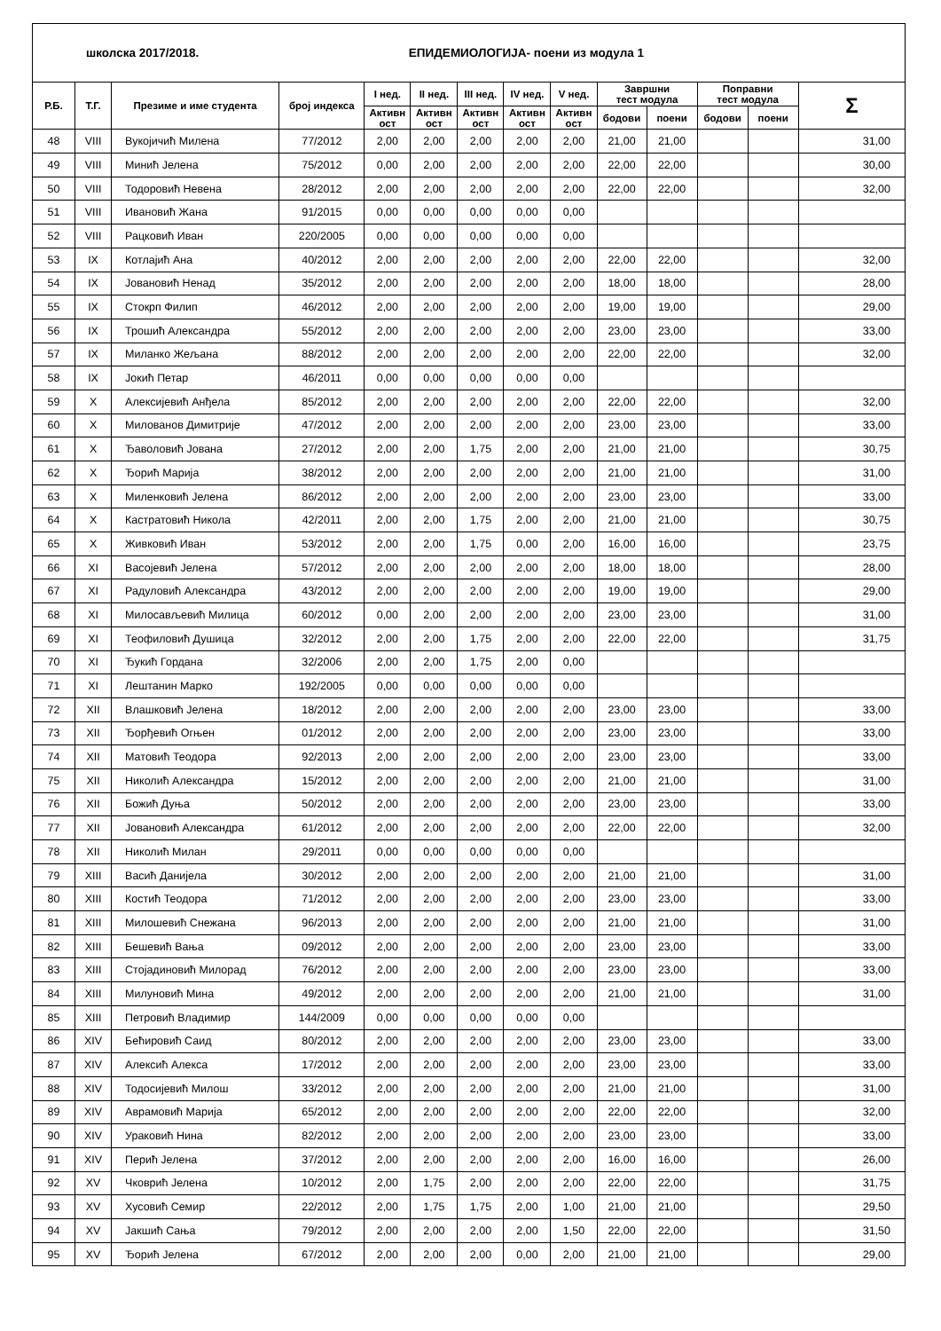| школска 2017/2018. | | | | ЕПИДЕМИОЛОГИЈА- поени из модула 1 | | | | | | | | | |
| Р.Б. | Т.Г. | Презиме и име студента | број индекса | I нед. | II нед. | III нед. | IV нед. | V нед. | Завршни тест модула | | Поправни тест модула | | Σ |
| | | | | Активн ост | Активн ост | Активн ост | Активн ост | Активн ост | | | | | |
| | | | | | | | | | бодови | поени | бодови | поени | |
| 48 | VIII | Вукојичић Милена | 77/2012 | 2,00 | 2,00 | 2,00 | 2,00 | 2,00 | 21,00 | 21,00 | | | 31,00 |
| 49 | VIII | Минић Јелена | 75/2012 | 0,00 | 2,00 | 2,00 | 2,00 | 2,00 | 22,00 | 22,00 | | | 30,00 |
| 50 | VIII | Тодоровић Невена | 28/2012 | 2,00 | 2,00 | 2,00 | 2,00 | 2,00 | 22,00 | 22,00 | | | 32,00 |
| 51 | VIII | Ивановић Жана | 91/2015 | 0,00 | 0,00 | 0,00 | 0,00 | 0,00 | | | | | |
| 52 | VIII | Рацковић Иван | 220/2005 | 0,00 | 0,00 | 0,00 | 0,00 | 0,00 | | | | | |
| 53 | IX | Котлајић Ана | 40/2012 | 2,00 | 2,00 | 2,00 | 2,00 | 2,00 | 22,00 | 22,00 | | | 32,00 |
| 54 | IX | Јовановић Ненад | 35/2012 | 2,00 | 2,00 | 2,00 | 2,00 | 2,00 | 18,00 | 18,00 | | | 28,00 |
| 55 | IX | Стокрп Филип | 46/2012 | 2,00 | 2,00 | 2,00 | 2,00 | 2,00 | 19,00 | 19,00 | | | 29,00 |
| 56 | IX | Трошић Александра | 55/2012 | 2,00 | 2,00 | 2,00 | 2,00 | 2,00 | 23,00 | 23,00 | | | 33,00 |
| 57 | IX | Миланко Жељана | 88/2012 | 2,00 | 2,00 | 2,00 | 2,00 | 2,00 | 22,00 | 22,00 | | | 32,00 |
| 58 | IX | Јокић Петар | 46/2011 | 0,00 | 0,00 | 0,00 | 0,00 | 0,00 | | | | | |
| 59 | X | Алексијевић Анђела | 85/2012 | 2,00 | 2,00 | 2,00 | 2,00 | 2,00 | 22,00 | 22,00 | | | 32,00 |
| 60 | X | Милованов Димитрије | 47/2012 | 2,00 | 2,00 | 2,00 | 2,00 | 2,00 | 23,00 | 23,00 | | | 33,00 |
| 61 | X | Ђаволовић Јована | 27/2012 | 2,00 | 2,00 | 1,75 | 2,00 | 2,00 | 21,00 | 21,00 | | | 30,75 |
| 62 | X | Ђорић Марија | 38/2012 | 2,00 | 2,00 | 2,00 | 2,00 | 2,00 | 21,00 | 21,00 | | | 31,00 |
| 63 | X | Миленковић Јелена | 86/2012 | 2,00 | 2,00 | 2,00 | 2,00 | 2,00 | 23,00 | 23,00 | | | 33,00 |
| 64 | X | Кастратовић Никола | 42/2011 | 2,00 | 2,00 | 1,75 | 2,00 | 2,00 | 21,00 | 21,00 | | | 30,75 |
| 65 | X | Живковић Иван | 53/2012 | 2,00 | 2,00 | 1,75 | 0,00 | 2,00 | 16,00 | 16,00 | | | 23,75 |
| 66 | XI | Васојевић Јелена | 57/2012 | 2,00 | 2,00 | 2,00 | 2,00 | 2,00 | 18,00 | 18,00 | | | 28,00 |
| 67 | XI | Радуловић Александра | 43/2012 | 2,00 | 2,00 | 2,00 | 2,00 | 2,00 | 19,00 | 19,00 | | | 29,00 |
| 68 | XI | Милосављевић Милица | 60/2012 | 0,00 | 2,00 | 2,00 | 2,00 | 2,00 | 23,00 | 23,00 | | | 31,00 |
| 69 | XI | Теофиловић Душица | 32/2012 | 2,00 | 2,00 | 1,75 | 2,00 | 2,00 | 22,00 | 22,00 | | | 31,75 |
| 70 | XI | Ђукић Гордана | 32/2006 | 2,00 | 2,00 | 1,75 | 2,00 | 0,00 | | | | | |
| 71 | XI | Лештанин Марко | 192/2005 | 0,00 | 0,00 | 0,00 | 0,00 | 0,00 | | | | | |
| 72 | XII | Влашковић Јелена | 18/2012 | 2,00 | 2,00 | 2,00 | 2,00 | 2,00 | 23,00 | 23,00 | | | 33,00 |
| 73 | XII | Ђорђевић Огњен | 01/2012 | 2,00 | 2,00 | 2,00 | 2,00 | 2,00 | 23,00 | 23,00 | | | 33,00 |
| 74 | XII | Матовић Теодора | 92/2013 | 2,00 | 2,00 | 2,00 | 2,00 | 2,00 | 23,00 | 23,00 | | | 33,00 |
| 75 | XII | Николић Александра | 15/2012 | 2,00 | 2,00 | 2,00 | 2,00 | 2,00 | 21,00 | 21,00 | | | 31,00 |
| 76 | XII | Божић Дуња | 50/2012 | 2,00 | 2,00 | 2,00 | 2,00 | 2,00 | 23,00 | 23,00 | | | 33,00 |
| 77 | XII | Јовановић Александра | 61/2012 | 2,00 | 2,00 | 2,00 | 2,00 | 2,00 | 22,00 | 22,00 | | | 32,00 |
| 78 | XII | Николић Милан | 29/2011 | 0,00 | 0,00 | 0,00 | 0,00 | 0,00 | | | | | |
| 79 | XIII | Васић Данијела | 30/2012 | 2,00 | 2,00 | 2,00 | 2,00 | 2,00 | 21,00 | 21,00 | | | 31,00 |
| 80 | XIII | Костић Теодора | 71/2012 | 2,00 | 2,00 | 2,00 | 2,00 | 2,00 | 23,00 | 23,00 | | | 33,00 |
| 81 | XIII | Милошевић Снежана | 96/2013 | 2,00 | 2,00 | 2,00 | 2,00 | 2,00 | 21,00 | 21,00 | | | 31,00 |
| 82 | XIII | Бешевић Вања | 09/2012 | 2,00 | 2,00 | 2,00 | 2,00 | 2,00 | 23,00 | 23,00 | | | 33,00 |
| 83 | XIII | Стојадиновић Милорад | 76/2012 | 2,00 | 2,00 | 2,00 | 2,00 | 2,00 | 23,00 | 23,00 | | | 33,00 |
| 84 | XIII | Милуновић Мина | 49/2012 | 2,00 | 2,00 | 2,00 | 2,00 | 2,00 | 21,00 | 21,00 | | | 31,00 |
| 85 | XIII | Петровић Владимир | 144/2009 | 0,00 | 0,00 | 0,00 | 0,00 | 0,00 | | | | | |
| 86 | XIV | Бећировић Саид | 80/2012 | 2,00 | 2,00 | 2,00 | 2,00 | 2,00 | 23,00 | 23,00 | | | 33,00 |
| 87 | XIV | Алексић Алекса | 17/2012 | 2,00 | 2,00 | 2,00 | 2,00 | 2,00 | 23,00 | 23,00 | | | 33,00 |
| 88 | XIV | Тодосијевић Милош | 33/2012 | 2,00 | 2,00 | 2,00 | 2,00 | 2,00 | 21,00 | 21,00 | | | 31,00 |
| 89 | XIV | Аврамовић Марија | 65/2012 | 2,00 | 2,00 | 2,00 | 2,00 | 2,00 | 22,00 | 22,00 | | | 32,00 |
| 90 | XIV | Ураковић Нина | 82/2012 | 2,00 | 2,00 | 2,00 | 2,00 | 2,00 | 23,00 | 23,00 | | | 33,00 |
| 91 | XIV | Перић Јелена | 37/2012 | 2,00 | 2,00 | 2,00 | 2,00 | 2,00 | 16,00 | 16,00 | | | 26,00 |
| 92 | XV | Чковрић Јелена | 10/2012 | 2,00 | 1,75 | 2,00 | 2,00 | 2,00 | 22,00 | 22,00 | | | 31,75 |
| 93 | XV | Хусовић Семир | 22/2012 | 2,00 | 1,75 | 1,75 | 2,00 | 1,00 | 21,00 | 21,00 | | | 29,50 |
| 94 | XV | Јакшић Сања | 79/2012 | 2,00 | 2,00 | 2,00 | 2,00 | 1,50 | 22,00 | 22,00 | | | 31,50 |
| 95 | XV | Ђорић Јелена | 67/2012 | 2,00 | 2,00 | 2,00 | 0,00 | 2,00 | 21,00 | 21,00 | | | 29,00 |